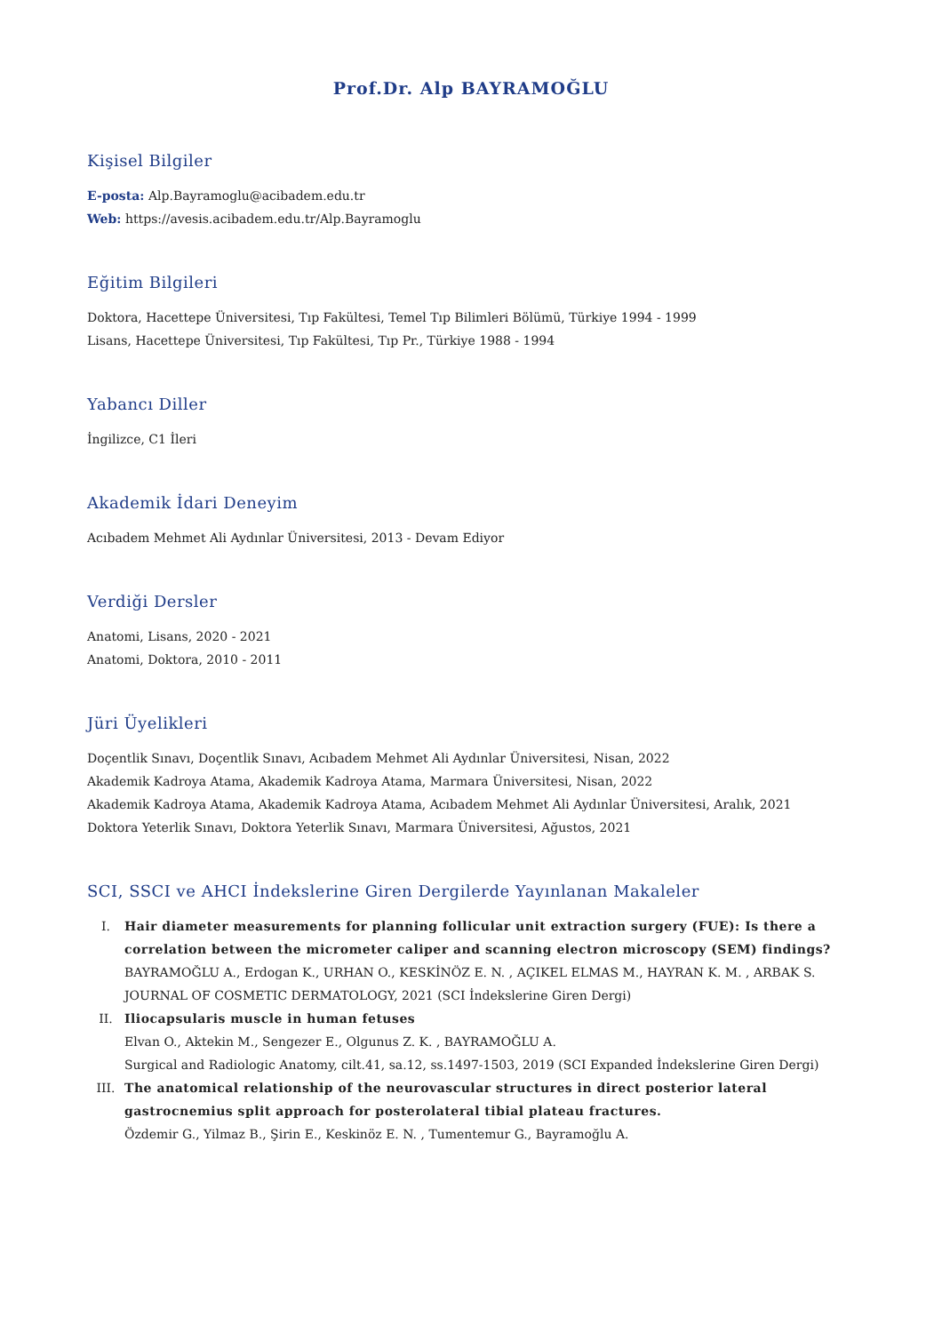Prof.Dr. Alp BAYRAMOĞLU
Kişisel Bilgiler
E-posta: Alp.Bayramoglu@acibadem.edu.tr
Web: https://avesis.acibadem.edu.tr/Alp.Bayramoglu
Eğitim Bilgileri
Doktora, Hacettepe Üniversitesi, Tıp Fakültesi, Temel Tıp Bilimleri Bölümü, Türkiye 1994 - 1999
Lisans, Hacettepe Üniversitesi, Tıp Fakültesi, Tıp Pr., Türkiye 1988 - 1994
Yabancı Diller
İngilizce, C1 İleri
Akademik İdari Deneyim
Acıbadem Mehmet Ali Aydınlar Üniversitesi, 2013 - Devam Ediyor
Verdiği Dersler
Anatomi, Lisans, 2020 - 2021
Anatomi, Doktora, 2010 - 2011
Jüri Üyelikleri
Doçentlik Sınavı, Doçentlik Sınavı, Acıbadem Mehmet Ali Aydınlar Üniversitesi, Nisan, 2022
Akademik Kadroya Atama, Akademik Kadroya Atama, Marmara Üniversitesi, Nisan, 2022
Akademik Kadroya Atama, Akademik Kadroya Atama, Acıbadem Mehmet Ali Aydınlar Üniversitesi, Aralık, 2021
Doktora Yeterlik Sınavı, Doktora Yeterlik Sınavı, Marmara Üniversitesi, Ağustos, 2021
SCI, SSCI ve AHCI İndekslerine Giren Dergilerde Yayınlanan Makaleler
I. Hair diameter measurements for planning follicular unit extraction surgery (FUE): Is there a correlation between the micrometer caliper and scanning electron microscopy (SEM) findings?
BAYRAMOĞLU A., Erdogan K., URHAN O., KESKİNÖZ E. N. , AÇIKEL ELMAS M., HAYRAN K. M. , ARBAK S.
JOURNAL OF COSMETIC DERMATOLOGY, 2021 (SCI İndekslerine Giren Dergi)
II. Iliocapsularis muscle in human fetuses
Elvan O., Aktekin M., Sengezer E., Olgunus Z. K. , BAYRAMOĞLU A.
Surgical and Radiologic Anatomy, cilt.41, sa.12, ss.1497-1503, 2019 (SCI Expanded İndekslerine Giren Dergi)
III. The anatomical relationship of the neurovascular structures in direct posterior lateral gastrocnemius split approach for posterolateral tibial plateau fractures.
Özdemir G., Yilmaz B., Şirin E., Keskinöz E. N. , Tumentemur G., Bayramoğlu A.